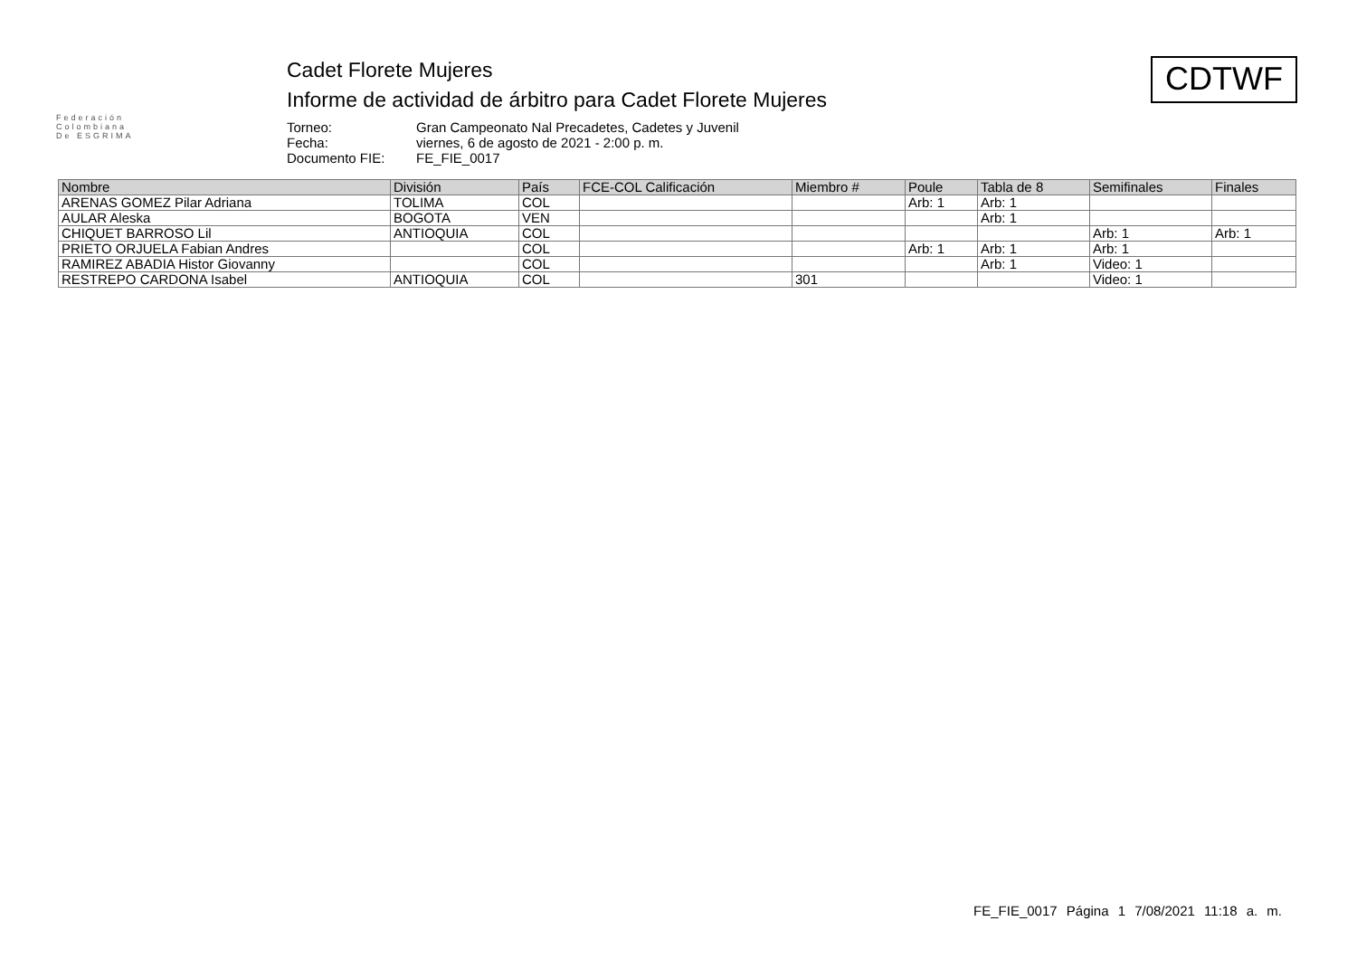Federación
Colombiana
De ESGRIMA
Cadet Florete Mujeres
Informe de actividad de árbitro para Cadet Florete Mujeres
Torneo: Gran Campeonato Nal Precadetes, Cadetes y Juvenil Fecha: viernes, 6 de agosto de 2021 - 2:00 p. m. Documento FIE: FE_FIE_0017
CDTWF
| Nombre | División | País | FCE-COL Calificación | Miembro # | Poule | Tabla de 8 | Semifinales | Finales |
| --- | --- | --- | --- | --- | --- | --- | --- | --- |
| ARENAS GOMEZ Pilar Adriana | TOLIMA | COL | | | Arb: 1 | Arb: 1 | | |
| AULAR Aleska | BOGOTA | VEN | | | | Arb: 1 | | |
| CHIQUET BARROSO Lil | ANTIOQUIA | COL | | | | | Arb: 1 | Arb: 1 |
| PRIETO ORJUELA Fabian Andres | | COL | | | Arb: 1 | Arb: 1 | Arb: 1 | |
| RAMIREZ ABADIA Histor Giovanny | | COL | | | | Arb: 1 | Video: 1 | |
| RESTREPO CARDONA Isabel | ANTIOQUIA | COL | | 301 | | | Video: 1 | |
FE_FIE_0017 Página 1 7/08/2021 11:18 a. m.